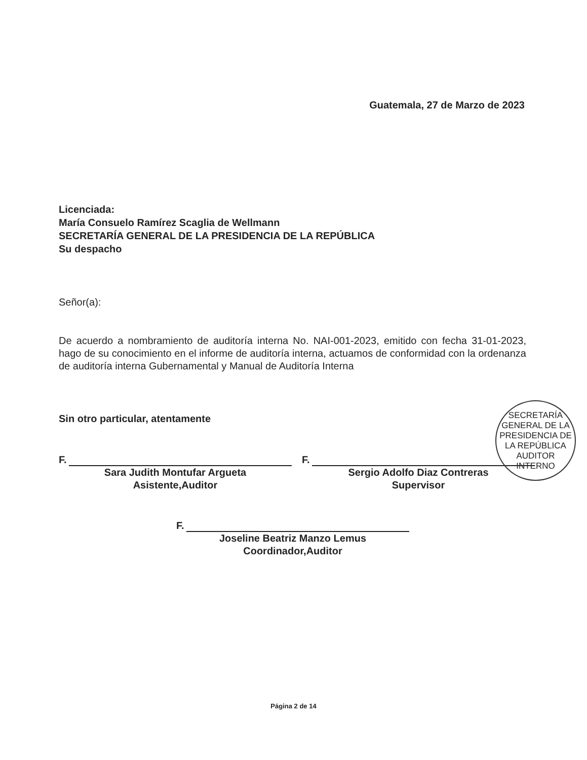Guatemala, 27 de Marzo de 2023
Licenciada:
María Consuelo Ramírez Scaglia de Wellmann
SECRETARÍA GENERAL DE LA PRESIDENCIA DE LA REPÚBLICA
Su despacho
Señor(a):
De acuerdo a nombramiento de auditoría interna No. NAI-001-2023, emitido con fecha 31-01-2023, hago de su conocimiento en el informe de auditoría interna, actuamos de conformidad con la ordenanza de auditoría interna Gubernamental y Manual de Auditoría Interna
Sin otro particular, atentamente
F.
Sara Judith Montufar Argueta
Asistente,Auditor
F.
Sergio Adolfo Diaz Contreras
Supervisor
SECRETARÍA GENERAL DE LA PRESIDENCIA DE LA REPÚBLICA
AUDITOR
INTERNO
F.
Joseline Beatriz Manzo Lemus
Coordinador,Auditor
Página 2 de 14